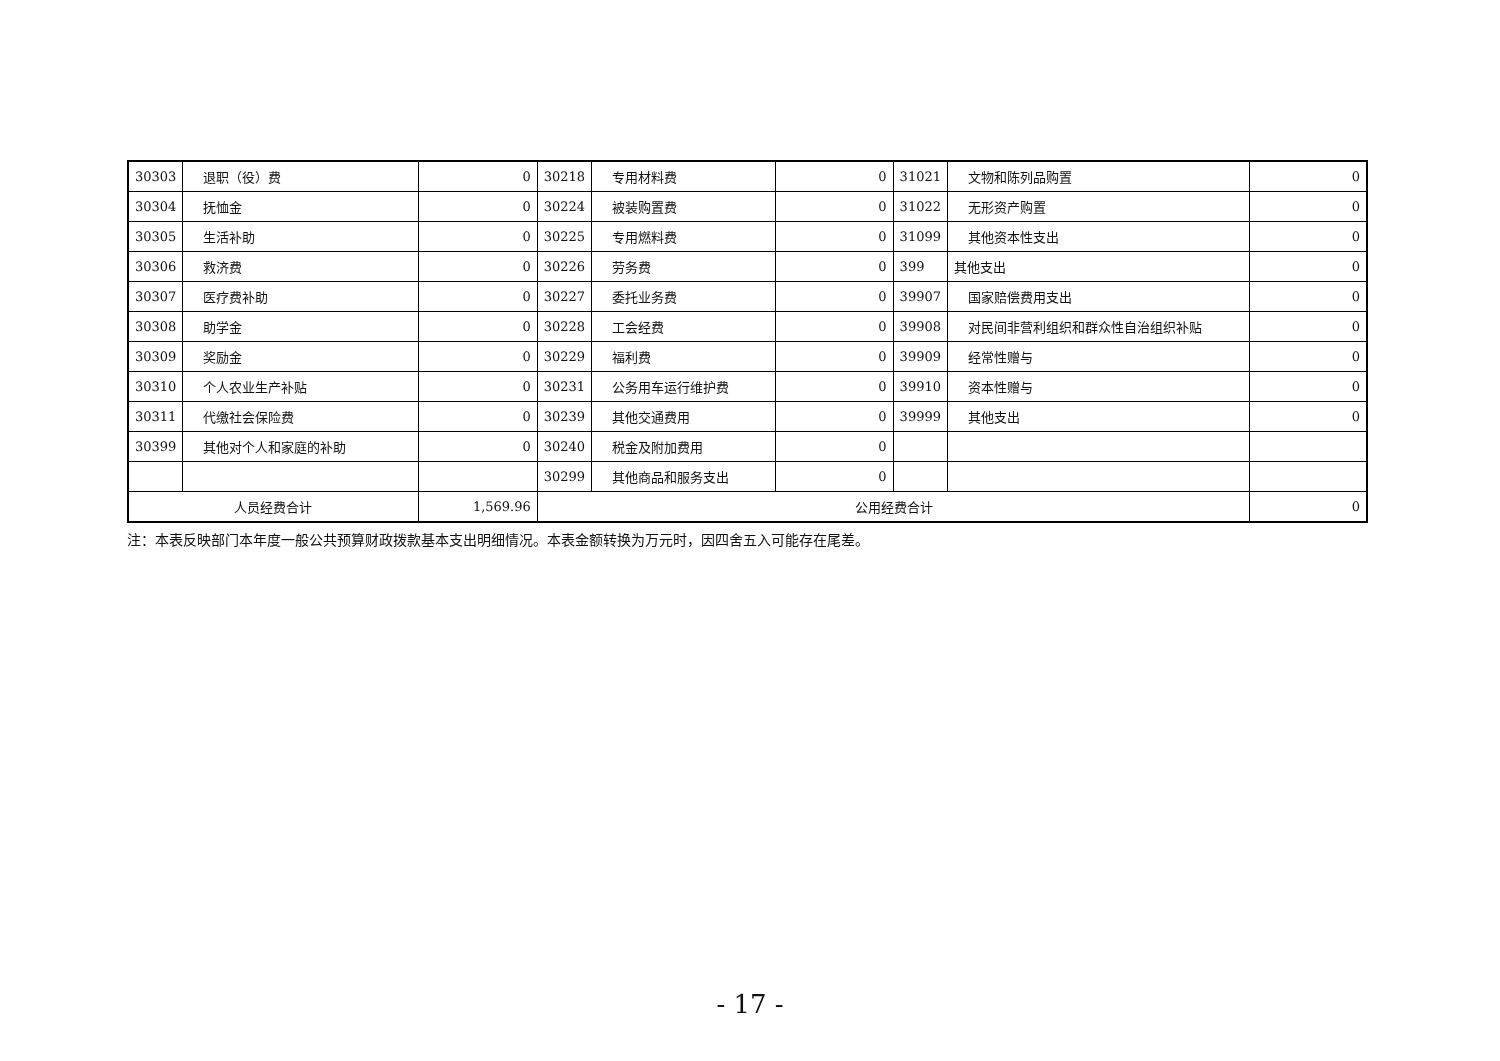| 30303 | 退职（役）费 | 0 | 30218 | 专用材料费 | 0 | 31021 | 文物和陈列品购置 | 0 |
| 30304 | 抚恤金 | 0 | 30224 | 被装购置费 | 0 | 31022 | 无形资产购置 | 0 |
| 30305 | 生活补助 | 0 | 30225 | 专用燃料费 | 0 | 31099 | 其他资本性支出 | 0 |
| 30306 | 救济费 | 0 | 30226 | 劳务费 | 0 | 399 | 其他支出 | 0 |
| 30307 | 医疗费补助 | 0 | 30227 | 委托业务费 | 0 | 39907 | 国家赔偿费用支出 | 0 |
| 30308 | 助学金 | 0 | 30228 | 工会经费 | 0 | 39908 | 对民间非营利组织和群众性自治组织补贴 | 0 |
| 30309 | 奖励金 | 0 | 30229 | 福利费 | 0 | 39909 | 经常性赠与 | 0 |
| 30310 | 个人农业生产补贴 | 0 | 30231 | 公务用车运行维护费 | 0 | 39910 | 资本性赠与 | 0 |
| 30311 | 代缴社会保险费 | 0 | 30239 | 其他交通费用 | 0 | 39999 | 其他支出 | 0 |
| 30399 | 其他对个人和家庭的补助 | 0 | 30240 | 税金及附加费用 | 0 | | | |
| | | | 30299 | 其他商品和服务支出 | 0 | | | |
| 人员经费合计 | | 1,569.96 | 公用经费合计 | | | | | 0 |
注：本表反映部门本年度一般公共预算财政拨款基本支出明细情况。本表金额转换为万元时，因四舍五入可能存在尾差。
- 17 -